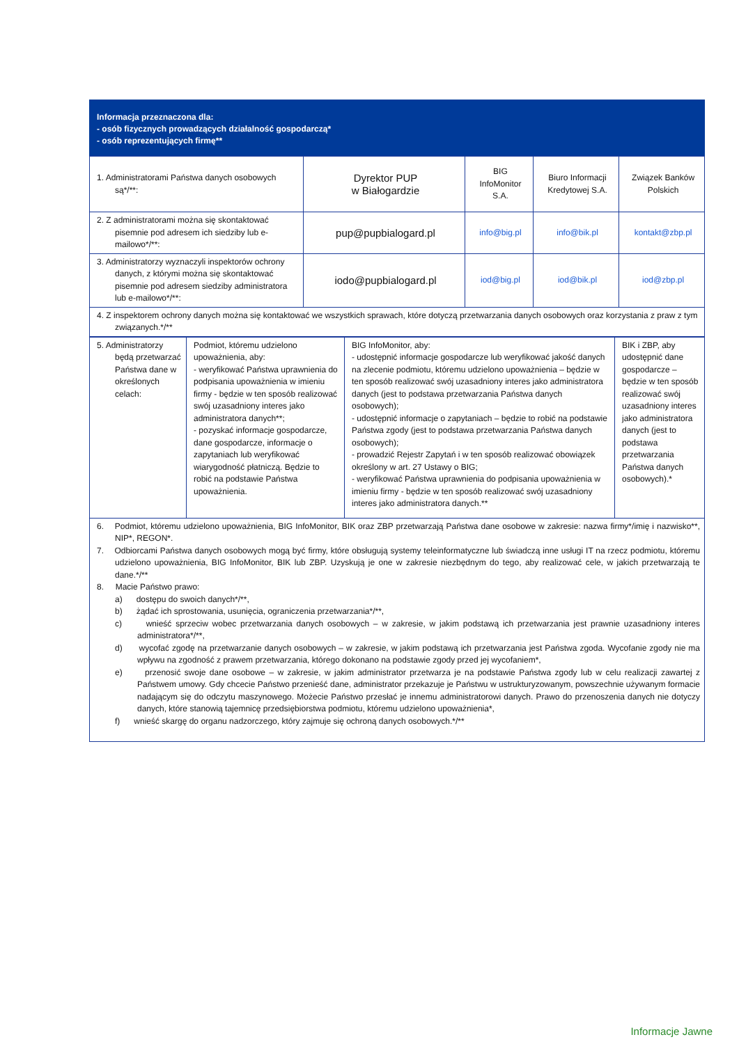Informacja przeznaczona dla:
- osób fizycznych prowadzących działalność gospodarczą*
- osób reprezentujących firmę**
| 1. Administratorami Państwa danych osobowych są*/**: | Dyrektor PUP w Białogardzie | BIG InfoMonitor S.A. | Biuro Informacji Kredytowej S.A. | Związek Banków Polskich |
| 2. Z administratorami można się skontaktować pisemnie pod adresem ich siedziby lub e-mailowo*/**: | pup@pupbialogard.pl | info@big.pl | info@bik.pl | kontakt@zbp.pl |
| 3. Administratorzy wyznaczyli inspektorów ochrony danych, z którymi można się skontaktować pisemnie pod adresem siedziby administratora lub e-mailowo*/**: | iodo@pupbialogard.pl | iod@big.pl | iod@bik.pl | iod@zbp.pl |
| 4. Z inspektorem ochrony danych można się kontaktować we wszystkich sprawach, które dotyczą przetwarzania danych osobowych oraz korzystania z praw z tym związanych.*/** | | | | |
| 5. Administratorzy będą przetwarzać Państwa dane w określonych celach: | Podmiot, któremu udzielono upoważnienia, aby: - weryfikować Państwa uprawnienia do podpisania upoważnienia w imieniu firmy - będzie w ten sposób realizować swój uzasadniony interes jako administratora danych**; - pozyskać informacje gospodarcze, dane gospodarcze, informacje o zapytaniach lub weryfikować wiarygodność płatniczą. Będzie to robić na podstawie Państwa upoważnienia. | BIG InfoMonitor, aby: - udostępnić informacje gospodarcze lub weryfikować jakość danych na zlecenie podmiotu, któremu udzielono upoważnienia – będzie w ten sposób realizować swój uzasadniony interes jako administratora danych (jest to podstawa przetwarzania Państwa danych osobowych); - udostępnić informacje o zapytaniach – będzie to robić na podstawie Państwa zgody (jest to podstawa przetwarzania Państwa danych osobowych); - prowadzić Rejestr Zapytań i w ten sposób realizować obowiązek określony w art. 27 Ustawy o BIG; - weryfikować Państwa uprawnienia do podpisania upoważnienia w imieniu firmy - będzie w ten sposób realizować swój uzasadniony interes jako administratora danych.** | BIK i ZBP, aby udostępnić dane gospodarcze – będzie w ten sposób realizować swój uzasadniony interes jako administratora danych (jest to podstawa przetwarzania Państwa danych osobowych).* |
| 6. Podmiot, któremu udzielono upoważnienia, BIG InfoMonitor, BIK oraz ZBP przetwarzają Państwa dane osobowe w zakresie: nazwa firmy*/imię i nazwisko**, NIP*, REGON*. 7. Odbiorcami Państwa danych osobowych mogą być firmy, które obsługują systemy teleinformatyczne lub świadczą inne usługi IT na rzecz podmiotu, któremu udzielono upoważnienia, BIG InfoMonitor, BIK lub ZBP. Uzyskują je one w zakresie niezbędnym do tego, aby realizować cele, w jakich przetwarzają te dane.*/** 8. Macie Państwo prawo: a) dostępu do swoich danych*/**, b) żądać ich sprostowania, usunięcia, ograniczenia przetwarzania*/**, c) wnieść sprzeciw wobec przetwarzania danych osobowych – w zakresie, w jakim podstawą ich przetwarzania jest prawnie uzasadniony interes administratora*/**, d) wycofać zgodę na przetwarzanie danych osobowych – w zakresie, w jakim podstawą ich przetwarzania jest Państwa zgoda. Wycofanie zgody nie ma wpływu na zgodność z prawem przetwarzania, którego dokonano na podstawie zgody przed jej wycofaniem*, e) przenosić swoje dane osobowe – w zakresie, w jakim administrator przetwarza je na podstawie Państwa zgody lub w celu realizacji zawartej z Państwem umowy. Gdy chcecie Państwo przenieść dane, administrator przekazuje je Państwu w ustrukturyzowanym, powszechnie używanym formacie nadającym się do odczytu maszynowego. Możecie Państwo przesłać je innemu administratorowi danych. Prawo do przenoszenia danych nie dotyczy danych, które stanowią tajemnicę przedsiębiorstwa podmiotu, któremu udzielono upoważnienia*, f) wnieść skargę do organu nadzorczego, który zajmuje się ochroną danych osobowych.*/** | | | |
Informacje Jawne